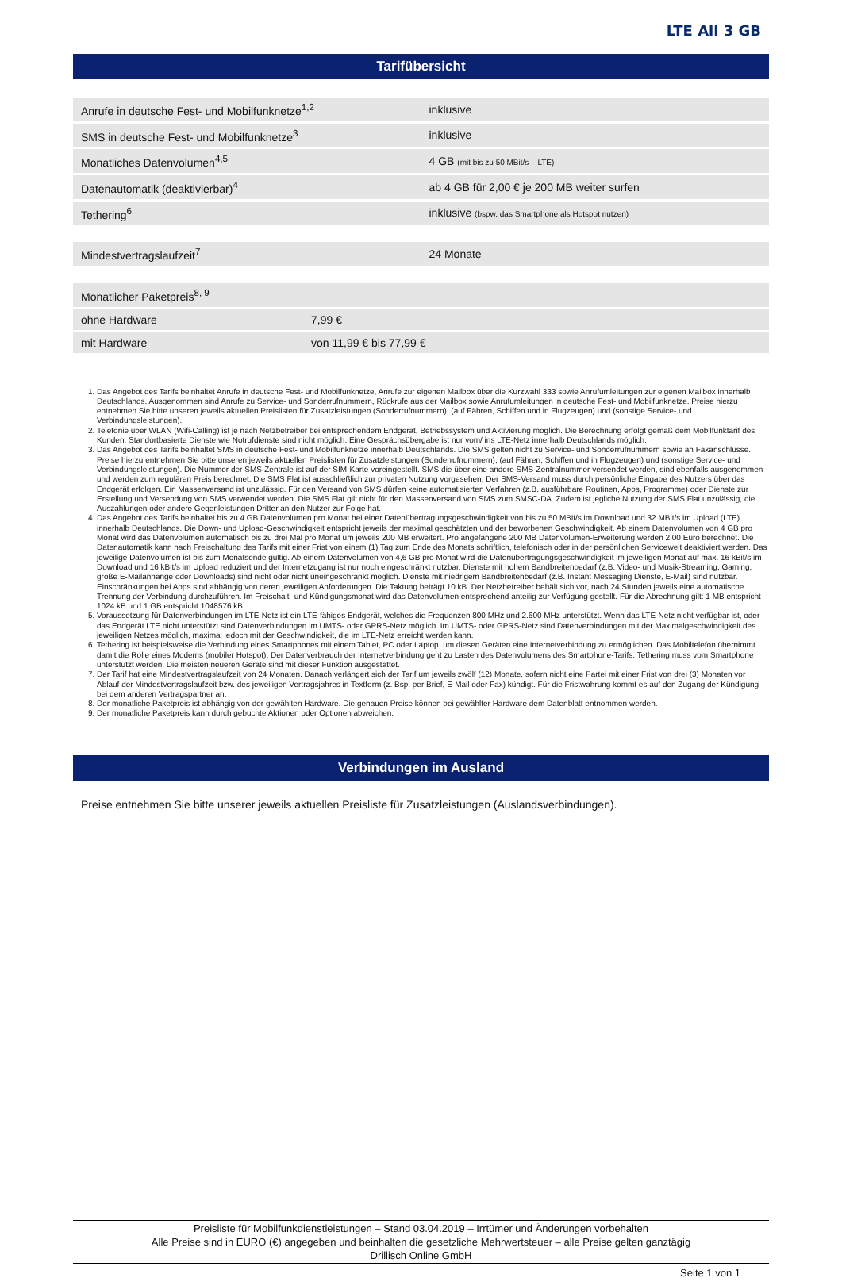LTE All 3 GB
Tarifübersicht
| Anrufe in deutsche Fest- und Mobilfunknetze<sup>1,2</sup> | inklusive |
| SMS in deutsche Fest- und Mobilfunknetze<sup>3</sup> | inklusive |
| Monatliches Datenvolumen<sup>4,5</sup> | 4 GB (mit bis zu 50 MBit/s – LTE) |
| Datenautomatik (deaktivierbar)<sup>4</sup> | ab 4 GB für 2,00 € je 200 MB weiter surfen |
| Tethering<sup>6</sup> | inklusive (bspw. das Smartphone als Hotspot nutzen) |
| Mindestvertragslaufzeit<sup>7</sup> | 24 Monate |
| Monatlicher Paketpreis<sup>8, 9</sup> | |
| ohne Hardware | 7,99 € |
| mit Hardware | von 11,99 € bis 77,99 € |
1. Das Angebot des Tarifs beinhaltet Anrufe in deutsche Fest- und Mobilfunknetze, Anrufe zur eigenen Mailbox über die Kurzwahl 333 sowie Anrufumleitungen zur eigenen Mailbox innerhalb Deutschlands. Ausgenommen sind Anrufe zu Service- und Sonderrufnummern, Rückrufe aus der Mailbox sowie Anrufumleitungen in deutsche Fest- und Mobilfunknetze. Preise hierzu entnehmen Sie bitte unseren jeweils aktuellen Preislisten für Zusatzleistungen (Sonderrufnummern), (auf Fähren, Schiffen und in Flugzeugen) und (sonstige Service- und Verbindungsleistungen).
2. Telefonie über WLAN (Wifi-Calling) ist je nach Netzbetreiber bei entsprechendem Endgerät, Betriebssystem und Aktivierung möglich. Die Berechnung erfolgt gemäß dem Mobilfunktarif des Kunden. Standortbasierte Dienste wie Notrufdienste sind nicht möglich. Eine Gesprächsübergabe ist nur vom/ ins LTE-Netz innerhalb Deutschlands möglich.
3. Das Angebot des Tarifs beinhaltet SMS in deutsche Fest- und Mobilfunknetze innerhalb Deutschlands. Die SMS gelten nicht zu Service- und Sonderrufnummern sowie an Faxanschlüsse. Preise hierzu entnehmen Sie bitte unseren jeweils aktuellen Preislisten für Zusatzleistungen (Sonderrufnummern), (auf Fähren, Schiffen und in Flugzeugen) und (sonstige Service- und Verbindungsleistungen). Die Nummer der SMS-Zentrale ist auf der SIM-Karte voreingestellt. SMS die über eine andere SMS-Zentralnummer versendet werden, sind ebenfalls ausgenommen und werden zum regulären Preis berechnet. Die SMS Flat ist ausschließlich zur privaten Nutzung vorgesehen. Der SMS-Versand muss durch persönliche Eingabe des Nutzers über das Endgerät erfolgen. Ein Massenversand ist unzulässig. Für den Versand von SMS dürfen keine automatisierten Verfahren (z.B. ausführbare Routinen, Apps, Programme) oder Dienste zur Erstellung und Versendung von SMS verwendet werden. Die SMS Flat gilt nicht für den Massenversand von SMS zum SMSC-DA. Zudem ist jegliche Nutzung der SMS Flat unzulässig, die Auszahlungen oder andere Gegenleistungen Dritter an den Nutzer zur Folge hat.
4. Das Angebot des Tarifs beinhaltet bis zu 4 GB Datenvolumen pro Monat bei einer Datenübertragungsgeschwindigkeit von bis zu 50 MBit/s im Download und 32 MBit/s im Upload (LTE) innerhalb Deutschlands. Die Down- und Upload-Geschwindigkeit entspricht jeweils der maximal geschätzten und der beworbenen Geschwindigkeit. Ab einem Datenvolumen von 4 GB pro Monat wird das Datenvolumen automatisch bis zu drei Mal pro Monat um jeweils 200 MB erweitert. Pro angefangene 200 MB Datenvolumen-Erweiterung werden 2,00 Euro berechnet. Die Datenautomatik kann nach Freischaltung des Tarifs mit einer Frist von einem (1) Tag zum Ende des Monats schriftlich, telefonisch oder in der persönlichen Servicewelt deaktiviert werden. Das jeweilige Datenvolumen ist bis zum Monatsende gültig. Ab einem Datenvolumen von 4,6 GB pro Monat wird die Datenübertragungsgeschwindigkeit im jeweiligen Monat auf max. 16 kBit/s im Download und 16 kBit/s im Upload reduziert und der Internetzugang ist nur noch eingeschränkt nutzbar. Dienste mit hohem Bandbreitenbedarf (z.B. Video- und Musik-Streaming, Gaming, große E-Mailanhänge oder Downloads) sind nicht oder nicht uneingeschränkt möglich. Dienste mit niedrigem Bandbreitenbedarf (z.B. Instant Messaging Dienste, E-Mail) sind nutzbar. Einschränkungen bei Apps sind abhängig von deren jeweiligen Anforderungen. Die Taktung beträgt 10 kB. Der Netzbetreiber behält sich vor, nach 24 Stunden jeweils eine automatische Trennung der Verbindung durchzuführen. Im Freischalt- und Kündigungsmonat wird das Datenvolumen entsprechend anteilig zur Verfügung gestellt. Für die Abrechnung gilt: 1 MB entspricht 1024 kB und 1 GB entspricht 1048576 kB.
5. Voraussetzung für Datenverbindungen im LTE-Netz ist ein LTE-fähiges Endgerät, welches die Frequenzen 800 MHz und 2.600 MHz unterstützt. Wenn das LTE-Netz nicht verfügbar ist, oder das Endgerät LTE nicht unterstützt sind Datenverbindungen im UMTS- oder GPRS-Netz möglich. Im UMTS- oder GPRS-Netz sind Datenverbindungen mit der Maximalgeschwindigkeit des jeweiligen Netzes möglich, maximal jedoch mit der Geschwindigkeit, die im LTE-Netz erreicht werden kann.
6. Tethering ist beispielsweise die Verbindung eines Smartphones mit einem Tablet, PC oder Laptop, um diesen Geräten eine Internetverbindung zu ermöglichen. Das Mobiltelefon übernimmt damit die Rolle eines Modems (mobiler Hotspot). Der Datenverbrauch der Internetverbindung geht zu Lasten des Datenvolumens des Smartphone-Tarifs. Tethering muss vom Smartphone unterstützt werden. Die meisten neueren Geräte sind mit dieser Funktion ausgestattet.
7. Der Tarif hat eine Mindestvertragslaufzeit von 24 Monaten. Danach verlängert sich der Tarif um jeweils zwölf (12) Monate, sofern nicht eine Partei mit einer Frist von drei (3) Monaten vor Ablauf der Mindestvertragslaufzeit bzw. des jeweiligen Vertragsjahres in Textform (z. Bsp. per Brief, E-Mail oder Fax) kündigt. Für die Fristwahrung kommt es auf den Zugang der Kündigung bei dem anderen Vertragspartner an.
8. Der monatliche Paketpreis ist abhängig von der gewählten Hardware. Die genauen Preise können bei gewählter Hardware dem Datenblatt entnommen werden.
9. Der monatliche Paketpreis kann durch gebuchte Aktionen oder Optionen abweichen.
Verbindungen im Ausland
Preise entnehmen Sie bitte unserer jeweils aktuellen Preisliste für Zusatzleistungen (Auslandsverbindungen).
Preisliste für Mobilfunkdienstleistungen – Stand 03.04.2019 – Irrtümer und Änderungen vorbehalten
Alle Preise sind in EURO (€) angegeben und beinhalten die gesetzliche Mehrwertsteuer – alle Preise gelten ganztägig
Drillisch Online GmbH
Seite 1 von 1